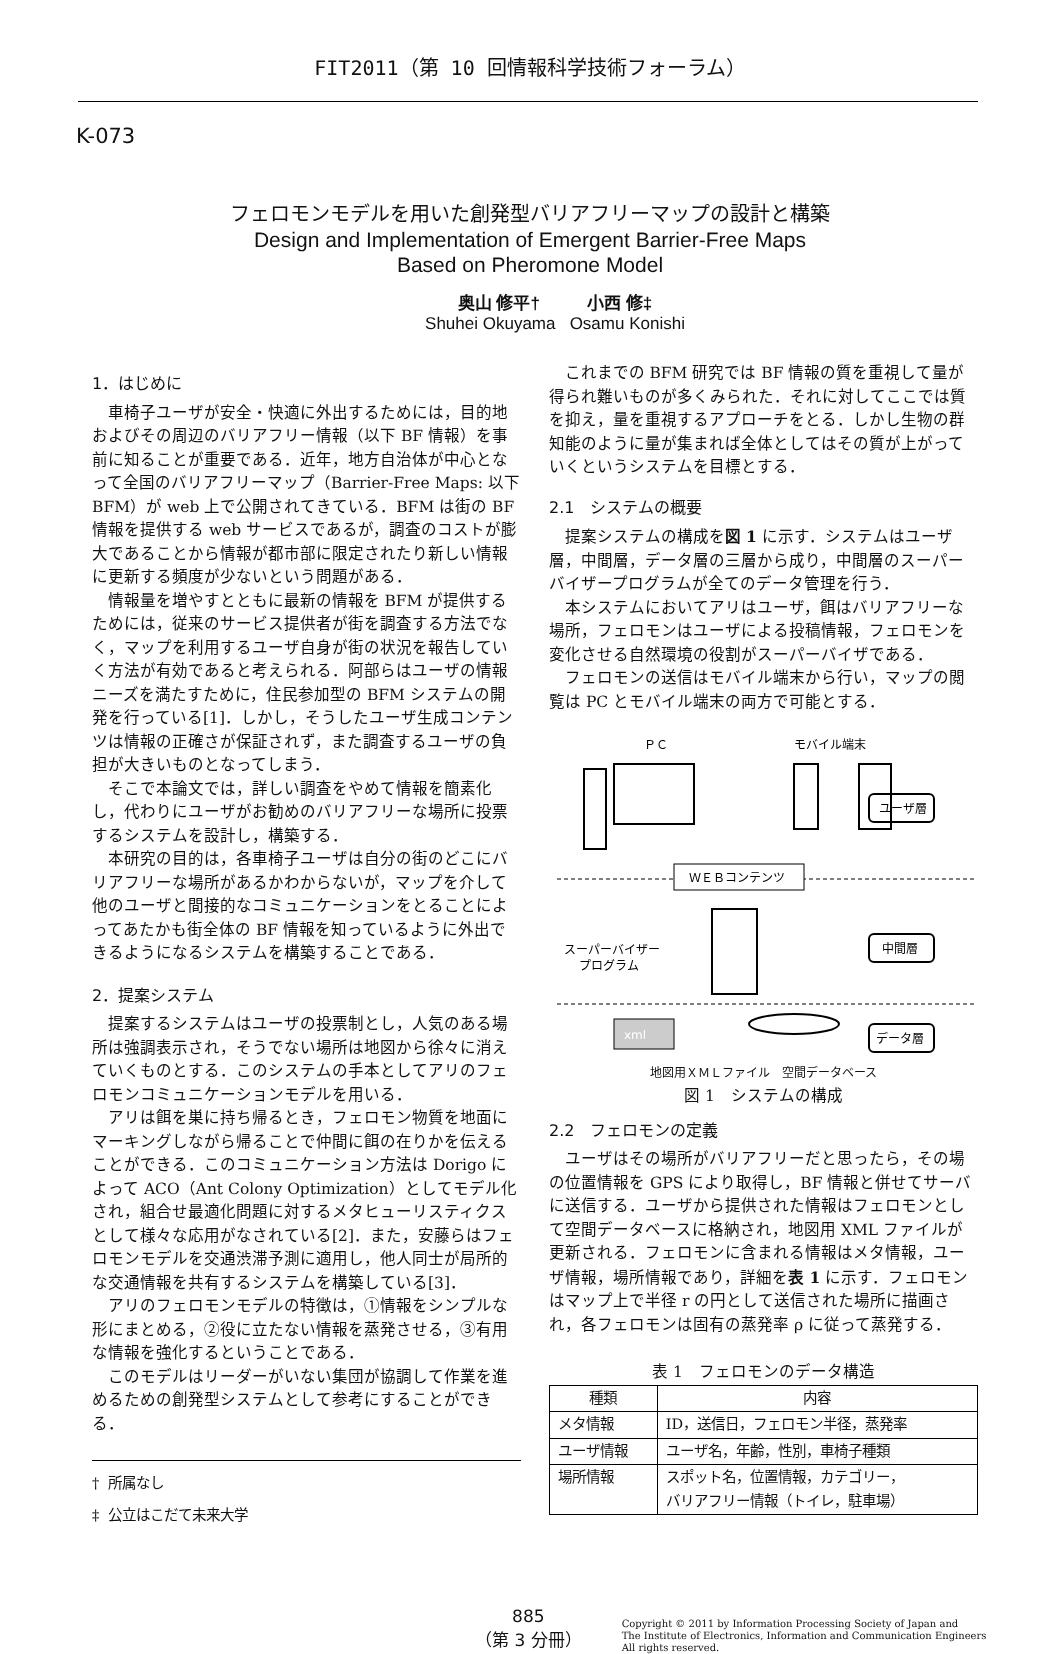FIT2011（第 10 回情報科学技術フォーラム）
K-073
フェロモンモデルを用いた創発型バリアフリーマップの設計と構築
Design and Implementation of Emergent Barrier-Free Maps
Based on Pheromone Model
奥山 修平† 小西 修‡
Shuhei Okuyama Osamu Konishi
1．はじめに
車椅子ユーザが安全・快適に外出するためには，目的地およびその周辺のバリアフリー情報（以下 BF 情報）を事前に知ることが重要である．近年，地方自治体が中心となって全国のバリアフリーマップ（Barrier-Free Maps: 以下 BFM）が web 上で公開されてきている．BFM は街の BF 情報を提供する web サービスであるが，調査のコストが膨大であることから情報が都市部に限定されたり新しい情報に更新する頻度が少ないという問題がある．
情報量を増やすとともに最新の情報を BFM が提供するためには，従来のサービス提供者が街を調査する方法でなく，マップを利用するユーザ自身が街の状況を報告していく方法が有効であると考えられる．阿部らはユーザの情報ニーズを満たすために，住民参加型の BFM システムの開発を行っている[1]．しかし，そうしたユーザ生成コンテンツは情報の正確さが保証されず，また調査するユーザの負担が大きいものとなってしまう．
そこで本論文では，詳しい調査をやめて情報を簡素化し，代わりにユーザがお勧めのバリアフリーな場所に投票するシステムを設計し，構築する．
本研究の目的は，各車椅子ユーザは自分の街のどこにバリアフリーな場所があるかわからないが，マップを介して他のユーザと間接的なコミュニケーションをとることによってあたかも街全体の BF 情報を知っているように外出できるようになるシステムを構築することである．
2．提案システム
提案するシステムはユーザの投票制とし，人気のある場所は強調表示され，そうでない場所は地図から徐々に消えていくものとする．このシステムの手本としてアリのフェロモンコミュニケーションモデルを用いる．
アリは餌を巣に持ち帰るとき，フェロモン物質を地面にマーキングしながら帰ることで仲間に餌の在りかを伝えることができる．このコミュニケーション方法は Dorigo によって ACO（Ant Colony Optimization）としてモデル化され，組合せ最適化問題に対するメタヒューリスティクスとして様々な応用がなされている[2]．また，安藤らはフェロモンモデルを交通渋滞予測に適用し，他人同士が局所的な交通情報を共有するシステムを構築している[3]．
アリのフェロモンモデルの特徴は，①情報をシンプルな形にまとめる，②役に立たない情報を蒸発させる，③有用な情報を強化するということである．
このモデルはリーダーがいない集団が協調して作業を進めるための創発型システムとして参考にすることができる．
† 所属なし
‡ 公立はこだて未来大学
これまでの BFM 研究では BF 情報の質を重視して量が得られ難いものが多くみられた．それに対してここでは質を抑え，量を重視するアプローチをとる．しかし生物の群知能のように量が集まれば全体としてはその質が上がっていくというシステムを目標とする．
2.1　システムの概要
提案システムの構成を図 1 に示す．システムはユーザ層，中間層，データ層の三層から成り，中間層のスーパーバイザープログラムが全てのデータ管理を行う．
本システムにおいてアリはユーザ，餌はバリアフリーな場所，フェロモンはユーザによる投稿情報，フェロモンを変化させる自然環境の役割がスーパーバイザである．
フェロモンの送信はモバイル端末から行い，マップの閲覧は PC とモバイル端末の両方で可能とする．
ＰＣ
モバイル端末
ユーザ層
ＷＥＢコンテンツ
スーパーバイザー
プログラム
中間層
データ層
xml
地図用ＸＭＬファイル　空間データベース
図 1　システムの構成
2.2　フェロモンの定義
ユーザはその場所がバリアフリーだと思ったら，その場の位置情報を GPS により取得し，BF 情報と併せてサーバに送信する．ユーザから提供された情報はフェロモンとして空間データベースに格納され，地図用 XML ファイルが更新される．フェロモンに含まれる情報はメタ情報，ユーザ情報，場所情報であり，詳細を表 1 に示す．フェロモンはマップ上で半径 r の円として送信された場所に描画され，各フェロモンは固有の蒸発率 ρ に従って蒸発する．
表 1　フェロモンのデータ構造
| 種類 | 内容 |
| --- | --- |
| メタ情報 | ID，送信日，フェロモン半径，蒸発率 |
| ユーザ情報 | ユーザ名，年齢，性別，車椅子種類 |
| 場所情報 | スポット名，位置情報，カテゴリー， バリアフリー情報（トイレ，駐車場） |
885
（第 3 分冊）
Copyright © 2011 by Information Processing Society of Japan and
The Institute of Electronics, Information and Communication Engineers
All rights reserved.